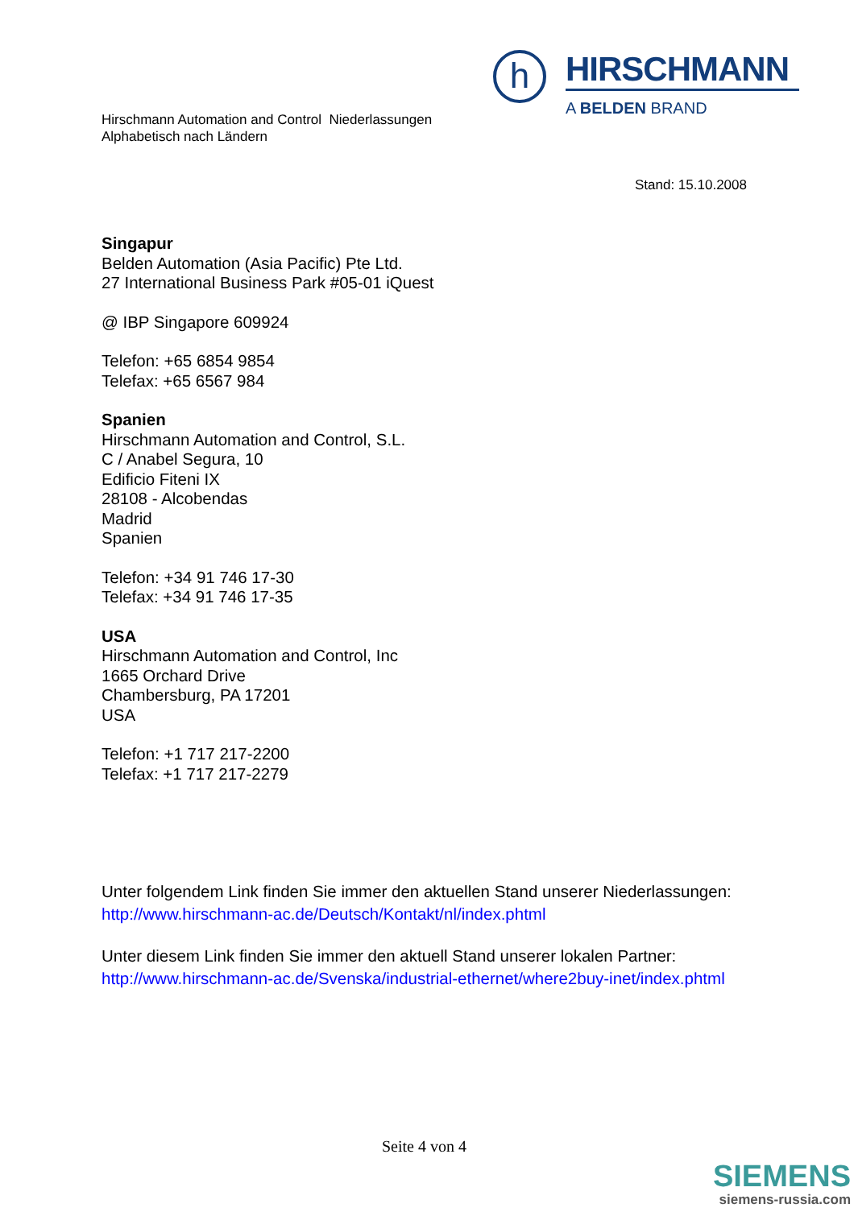Hirschmann Automation and Control Niederlassungen
Alphabetisch nach Ländern
h
HIRSCHMANN
A BELDEN BRAND
Stand: 15.10.2008
Singapur
Belden Automation (Asia Pacific) Pte Ltd.
27 International Business Park #05-01 iQuest
@ IBP Singapore 609924
Telefon: +65 6854 9854
Telefax: +65 6567 984
Spanien
Hirschmann Automation and Control, S.L.
C / Anabel Segura, 10
Edificio Fiteni IX
28108 - Alcobendas
Madrid
Spanien
Telefon: +34 91 746 17-30
Telefax: +34 91 746 17-35
USA
Hirschmann Automation and Control, Inc
1665 Orchard Drive
Chambersburg, PA 17201
USA
Telefon: +1 717 217-2200
Telefax: +1 717 217-2279
Unter folgendem Link finden Sie immer den aktuellen Stand unserer Niederlassungen:
http://www.hirschmann-ac.de/Deutsch/Kontakt/nl/index.phtml
Unter diesem Link finden Sie immer den aktuell Stand unserer lokalen Partner:
http://www.hirschmann-ac.de/Svenska/industrial-ethernet/where2buy-inet/index.phtml
Seite 4 von 4
SIEMENS
siemens-russia.com